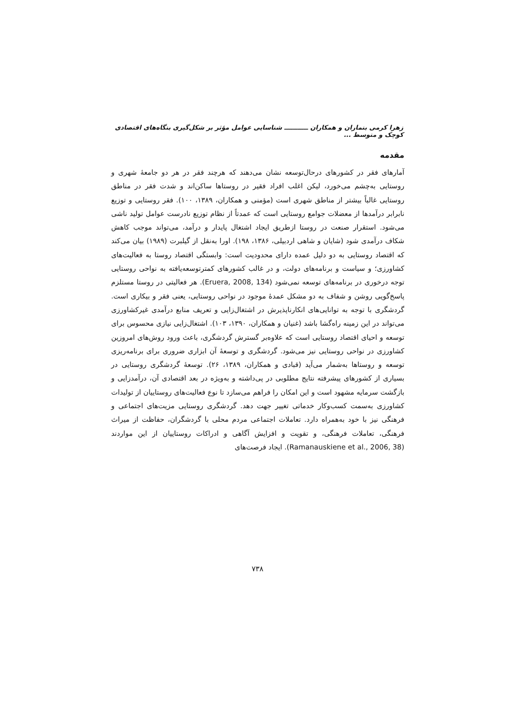زهرا کرمی بنماران و همکاران ـــــــــــ شناسایی عوامل مؤثر بر شکل‌گیری بنگاه‌های اقتصادی کوچک و متوسط ...
مقدمه
آمارهای فقر در کشورهای درحال‌توسعه نشان می‌دهند که هرچند فقر در هر دو جامعهٔ شهری و روستایی به‌چشم می‌خورد، لیکن اغلب افراد فقیر در روستاها ساکن‌اند و شدت فقر در مناطق روستایی غالباً بیشتر از مناطق شهری است (مؤمنی و همکاران، ۱۳۸۹، ۱۰۰). فقر روستایی و توزیع نابرابر درآمدها از معضلات جوامع روستایی است که عمدتاً از نظام توزیع نادرست عوامل تولید ناشی می‌شود. استقرار صنعت در روستا ازطریق ایجاد اشتغال پایدار و درآمد، می‌تواند موجب کاهش شکاف درآمدی شود (شایان و شاهی اردبیلی، ۱۳۸۶، ۱۹۸). اورا به‌نقل از گیلبرت (۱۹۸۹) بیان می‌کند که اقتصاد روستایی به دو دلیل عمده دارای محدودیت است: وابستگی اقتصاد روستا به فعالیت‌های کشاورزی؛ و سیاست و برنامه‌های دولت، و در غالب کشورهای کمترتوسعه‌یافته به نواحی روستایی توجه درخوری در برنامه‌های توسعه نمی‌شود (Eruera, 2008, 134). هر فعالیتی در روستا مستلزم پاسخ‌گویی روشن و شفاف به دو مشکل عمدهٔ موجود در نواحی روستایی، یعنی فقر و بیکاری است. گردشگری با توجه به توانایی‌های انکارناپذیرش در اشتغال‌زایی و تعریف منابع درآمدی غیرکشاورزی می‌تواند در این زمینه راه‌گشا باشد (غنیان و همکاران، ۱۳۹۰، ۱۰۳). اشتغال‌زایی نیازی محسوس برای توسعه و احیای اقتصاد روستایی است که علاوه‌بر گسترش گردشگری، باعث ورود روش‌های امروزین کشاورزی در نواحی روستایی نیز می‌شود. گردشگری و توسعهٔ آن ابزاری ضروری برای برنامه‌ریزی توسعه و روستاها به‌شمار می‌آید (قبادی و همکاران، ۱۳۸۹، ۲۶). توسعهٔ گردشگری روستایی در بسیاری از کشورهای پیشرفته نتایج مطلوبی در پی‌داشته و به‌ویژه در بعد اقتصادی آن، درآمدزایی و بازگشت سرمایه مشهود است و این امکان را فراهم می‌سازد تا نوع فعالیت‌های روستاییان از تولیدات کشاورزی به‌سمت کسب‌وکار خدماتی تغییر جهت دهد. گردشگری روستایی مزیت‌های اجتماعی و فرهنگی نیز با خود به‌همراه دارد. تعاملات اجتماعی مردم محلی با گردشگران، حفاظت از میراث فرهنگی، تعاملات فرهنگی، و تقویت و افزایش آگاهی و ادراکات روستاییان از این مواردند (Ramanauskiene et al., 2006, 38). ایجاد فرصت‌های
۷۳۸